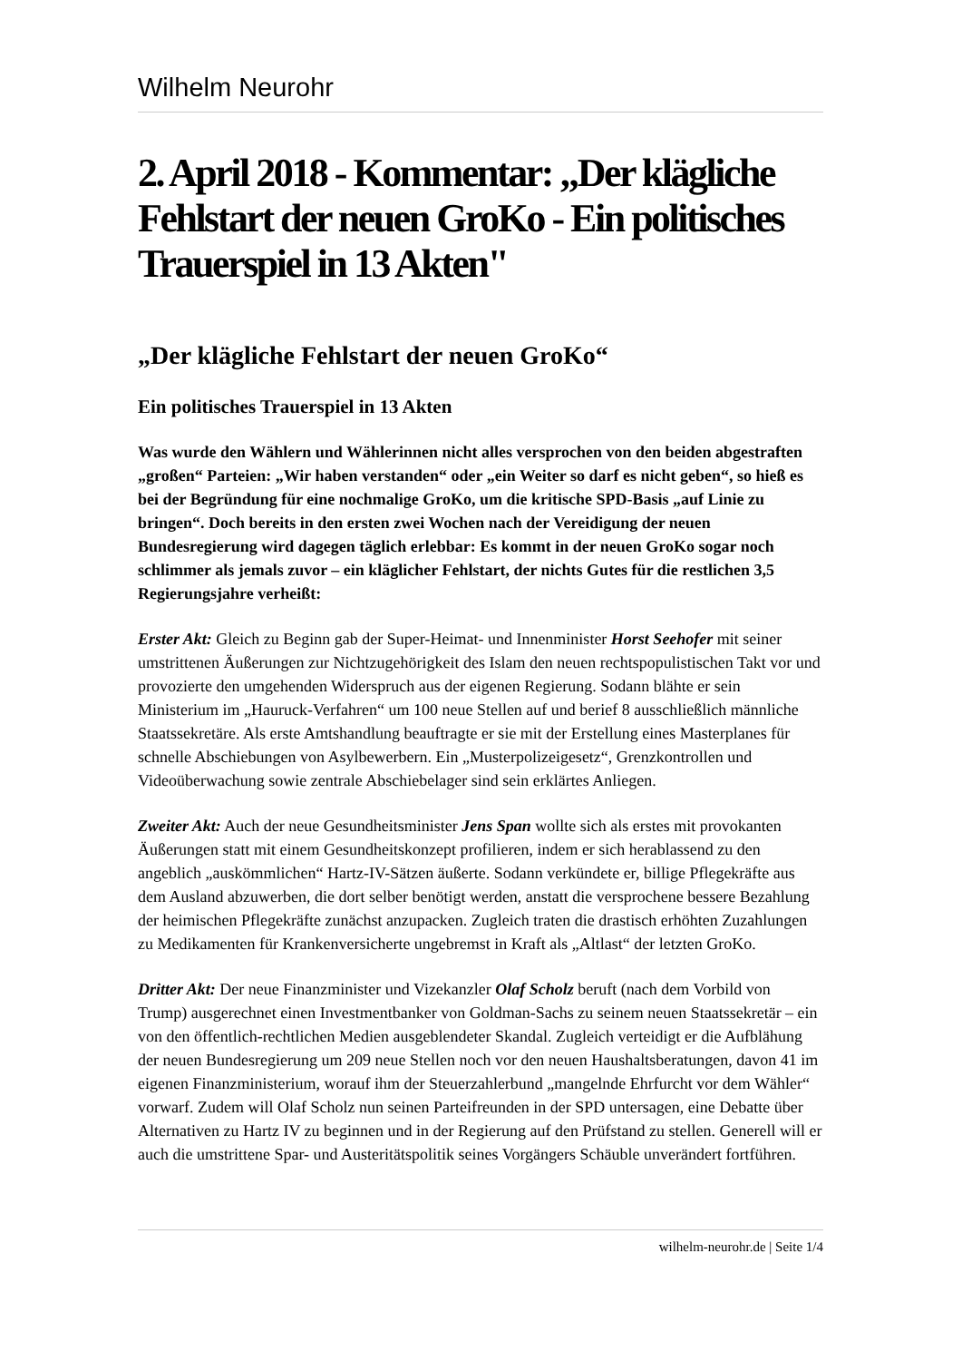Wilhelm Neurohr
2. April 2018 - Kommentar: „Der klägliche Fehlstart der neuen GroKo - Ein politisches Trauerspiel in 13 Akten"
„Der klägliche Fehlstart der neuen GroKo“
Ein politisches Trauerspiel in 13 Akten
Was wurde den Wählern und Wählerinnen nicht alles versprochen von den beiden abgestraften „großen“ Parteien: „Wir haben verstanden“ oder „ein Weiter so darf es nicht geben“, so hieß es bei der Begründung für eine nochmalige GroKo, um die kritische SPD-Basis „auf Linie zu bringen“. Doch bereits in den ersten zwei Wochen nach der Vereidigung der neuen Bundesregierung wird dagegen täglich erlebbar: Es kommt in der neuen GroKo sogar noch schlimmer als jemals zuvor – ein kläglicher Fehlstart, der nichts Gutes für die restlichen 3,5 Regierungsjahre verheißt:
Erster Akt: Gleich zu Beginn gab der Super-Heimat- und Innenminister Horst Seehofer mit seiner umstrittenen Äußerungen zur Nichtzugehörigkeit des Islam den neuen rechtspopulistischen Takt vor und provozierte den umgehenden Widerspruch aus der eigenen Regierung. Sodann blähte er sein Ministerium im „Hauruck-Verfahren“ um 100 neue Stellen auf und berief 8 ausschließlich männliche Staatssekretäre. Als erste Amtshandlung beauftragte er sie mit der Erstellung eines Masterplanes für schnelle Abschiebungen von Asylbewerbern. Ein „Musterpolizeigesetz“, Grenzkontrollen und Videoüberwachung sowie zentrale Abschiebelager sind sein erklärtes Anliegen.
Zweiter Akt: Auch der neue Gesundheitsminister Jens Span wollte sich als erstes mit provokanten Äußerungen statt mit einem Gesundheitskonzept profilieren, indem er sich herablassend zu den angeblich „auskömmlichen“ Hartz-IV-Sätzen äußerte. Sodann verkündete er, billige Pflegekräfte aus dem Ausland abzuwerben, die dort selber benötigt werden, anstatt die versprochene bessere Bezahlung der heimischen Pflegekräfte zunächst anzupacken. Zugleich traten die drastisch erhöhten Zuzahlungen zu Medikamenten für Krankenversicherte ungebremst in Kraft als „Altlast“ der letzten GroKo.
Dritter Akt: Der neue Finanzminister und Vizekanzler Olaf Scholz beruft (nach dem Vorbild von Trump) ausgerechnet einen Investmentbanker von Goldman-Sachs zu seinem neuen Staatssekretär – ein von den öffentlich-rechtlichen Medien ausgeblendeter Skandal. Zugleich verteidigt er die Aufblähung der neuen Bundesregierung um 209 neue Stellen noch vor den neuen Haushaltsberatungen, davon 41 im eigenen Finanzministerium, worauf ihm der Steuerzahlerbund „mangelnde Ehrfurcht vor dem Wähler“ vorwarf. Zudem will Olaf Scholz nun seinen Parteifreunden in der SPD untersagen, eine Debatte über Alternativen zu Hartz IV zu beginnen und in der Regierung auf den Prüfstand zu stellen. Generell will er auch die umstrittene Spar- und Austeritätspolitik seines Vorgängers Schäuble unverändert fortführen.
wilhelm-neurohr.de | Seite 1/4